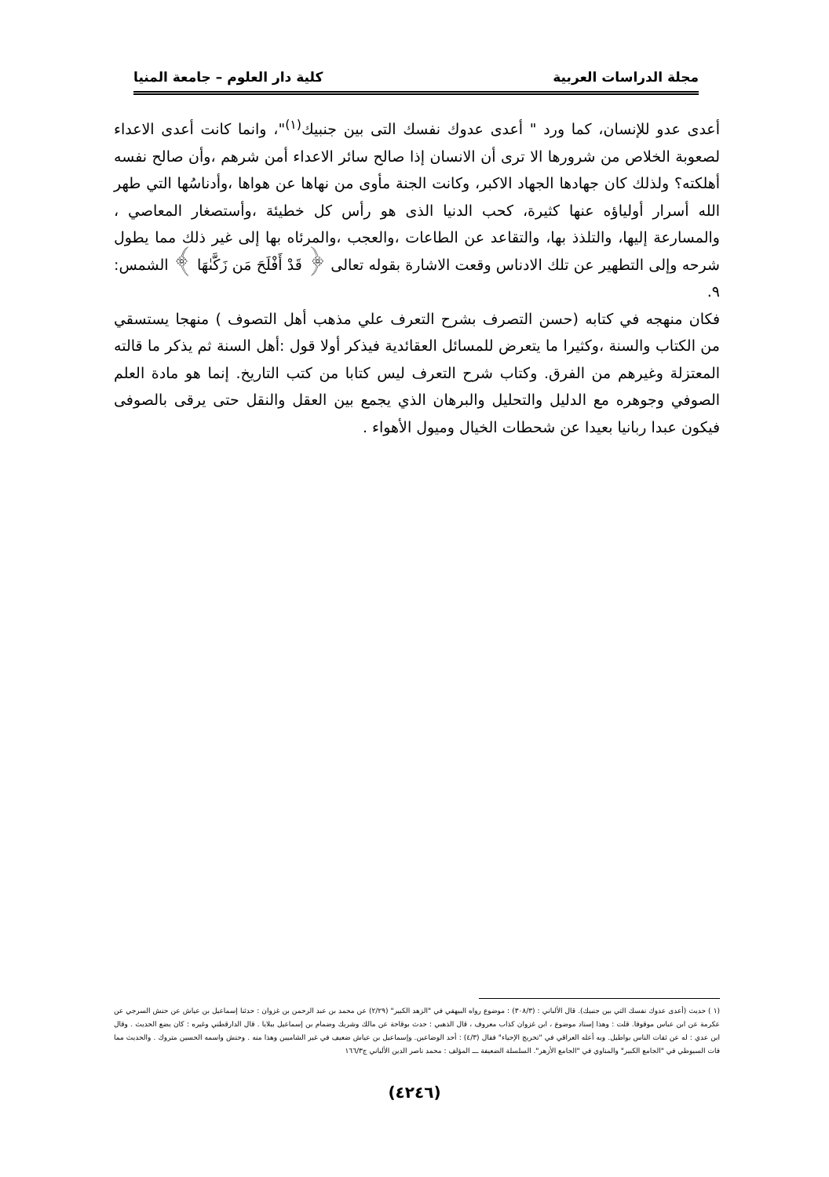مجلة الدراسات العربية كلية دار العلوم – جامعة المنيا
أعدى عدو للإنسان، كما ورد " أعدى عدوك نفسك التى بين جنبيك<sup>(١)</sup>"، وانما كانت أعدى الاعداء لصعوبة الخلاص من شرورها الا ترى أن الانسان إذا صالح سائر الاعداء أمن شرهم ،وأن صالح نفسه أهلكته؟ ولذلك كان جهادها الجهاد الاكبر، وكانت الجنة مأوى من نهاها عن هواها ،وأدناسُها التي طهر الله أسرار أولياؤه عنها كثيرة، كحب الدنيا الذى هو رأس كل خطيئة ،وأستصغار المعاصي ، والمسارعة إليها، والتلذذ بها، والتقاعد عن الطاعات ،والعجب ،والمرئاه بها إلى غير ذلك مما يطول شرحه وإلى التطهير عن تلك الادناس وقعت الاشارة بقوله تعالى ﴿ قَدْ أَفْلَحَ مَن زَكَّىٰهَا ﴾ الشمس: ٩.
فكان منهجه في كتابه (حسن التصرف بشرح التعرف علي مذهب أهل التصوف ) منهجا يستسقي من الكتاب والسنة ،وكثيرا ما يتعرض للمسائل العقائدية فيذكر أولا قول :أهل السنة ثم يذكر ما قالته المعتزلة وغيرهم من الفرق. وكتاب شرح التعرف ليس كتابا من كتب التاريخ. إنما هو مادة العلم الصوفي وجوهره مع الدليل والتحليل والبرهان الذي يجمع بين العقل والنقل حتى يرقى بالصوفى فيكون عبدا ربانيا بعيدا عن شحطات الخيال وميول الأهواء .
(١ ) حديث (أعدى عدوك نفسك التي بين جنبيك). قال الألباني : (٣٠٨/٣) : موضوع رواه البيهقي في "الزهد الكبير" (٢/٢٩) عن محمد بن عبد الرحمن بن غزوان : حدثنا إسماعيل بن عياش عن حنش السرجي عن عكرمة عن ابن عباس موقوفا. قلت : وهذا إسناد موضوع ، ابن غزوان كذاب معروف ، قال الذهبي : حدث بوقاحة عن مالك وشريك وضمام بن إسماعيل ببلايا . قال الدارقطني وغيره : كان يضع الحديث . وقال ابن عدي : له عن ثقات الناس بواطيل. وبه أعله العراقي في "تخريج الإحياء" فقال (٤/٣) : أحد الوضاعين. وإسماعيل بن عياش ضعيف في غير الشاميين وهذا منه . وحنش واسمه الحسين متروك . والحديث مما فات السيوطي في "الجامع الكبير" والمناوي في "الجامع الأزهر". السلسلة الضعيفة ـــ المؤلف : محمد ناصر الدين الألباني ج١٦٦/٣
(٤٢٤٦)